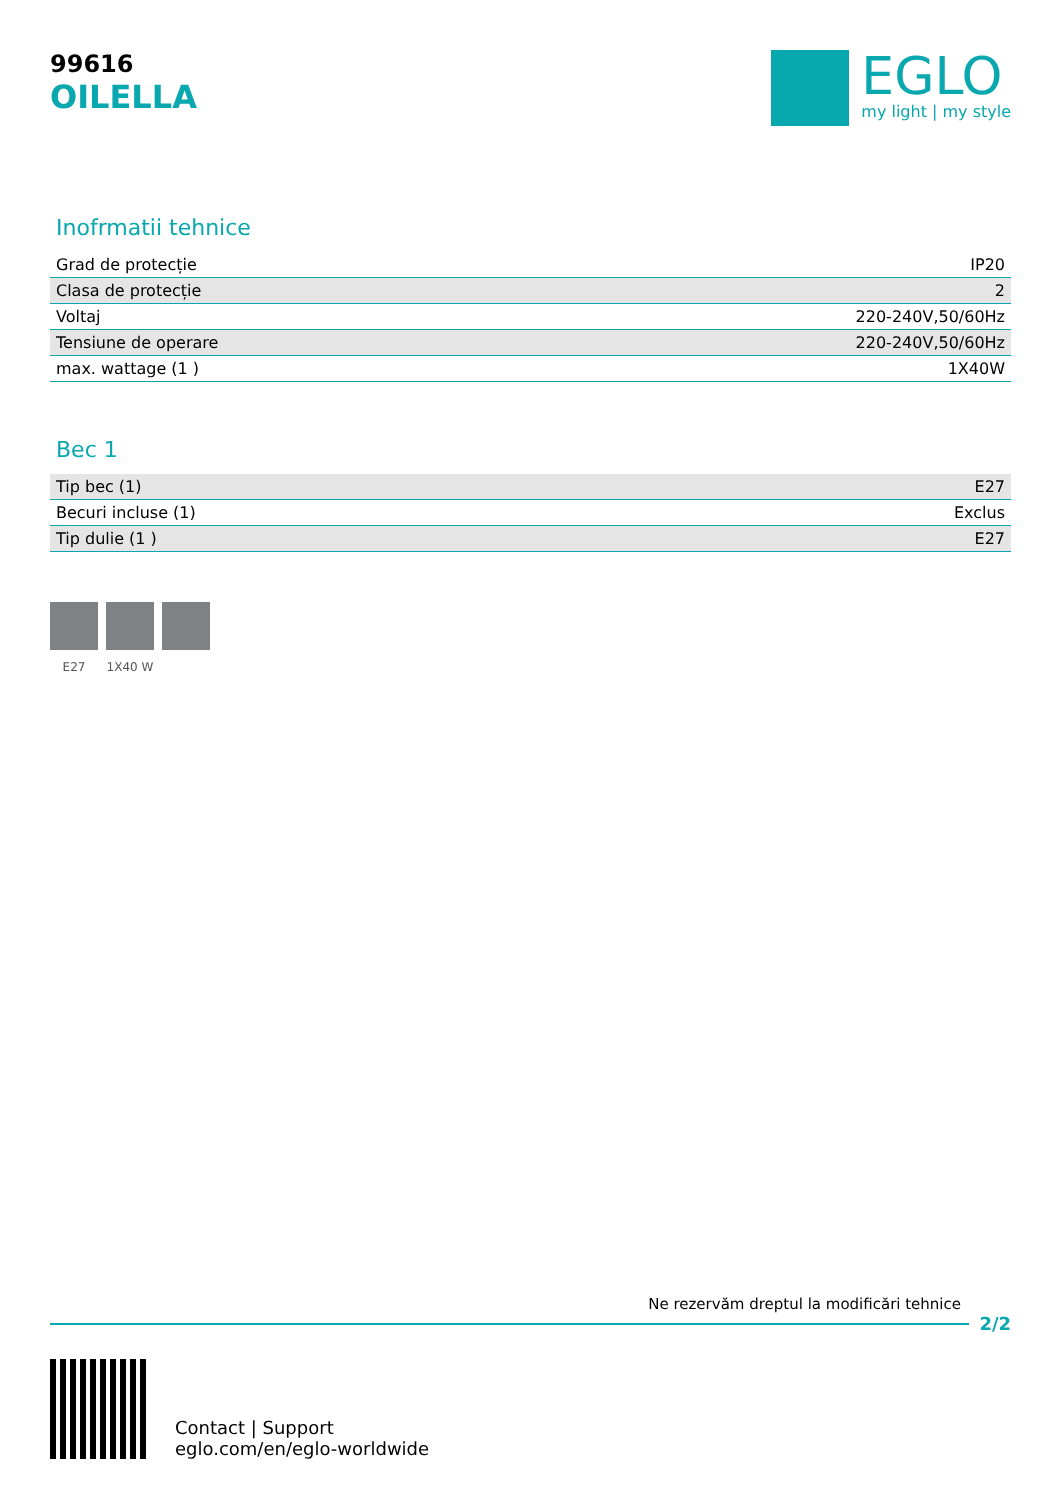99616
OILELLA
EGLO
my light | my style
Inofrmatii tehnice
| Grad de protecție | IP20 |
| Clasa de protecție | 2 |
| Voltaj | 220-240V,50/60Hz |
| Tensiune de operare | 220-240V,50/60Hz |
| max. wattage (1 ) | 1X40W |
Bec 1
| Tip bec (1) | E27 |
| Becuri incluse (1) | Exclus |
| Tip dulie (1 ) | E27 |
E27 1X40 W
Ne rezervăm dreptul la modificări tehnice
2/2
Contact | Support
eglo.com/en/eglo-worldwide